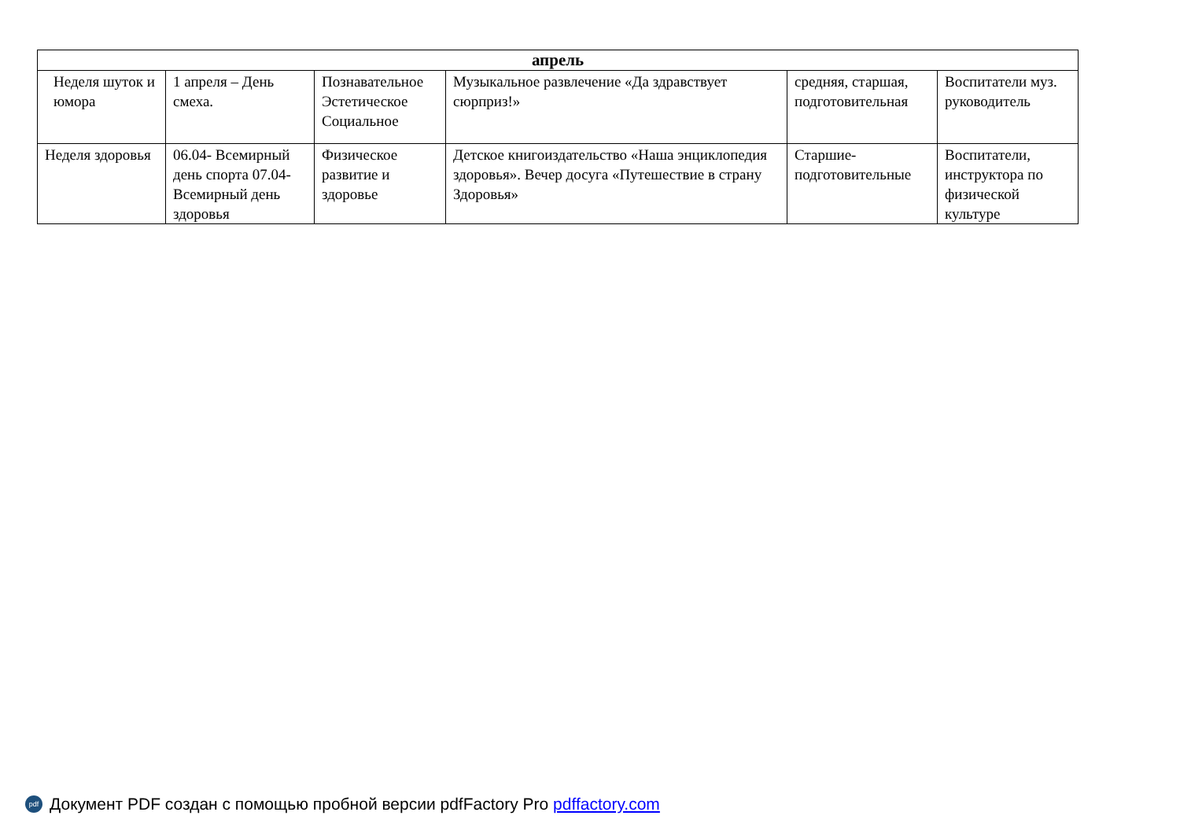| апрель | | | | | |
| --- | --- | --- | --- | --- | --- |
| Неделя шуток и юмора | 1 апреля – День смеха. | Познавательное Эстетическое Социальное | Музыкальное развлечение «Да здравствует сюрприз!» | средняя, старшая, подготовительная | Воспитатели муз. руководитель |
| Неделя здоровья | 06.04- Всемирный день спорта 07.04-Всемирный день здоровья | Физическое развитие и здоровье | Детское книгоиздательство «Наша энциклопедия здоровья». Вечер досуга «Путешествие в страну Здоровья» | Старшие-подготовительные | Воспитатели, инструктора по физической культуре |
pdf Документ PDF создан с помощью пробной версии pdfFactory Pro pdffactory.com